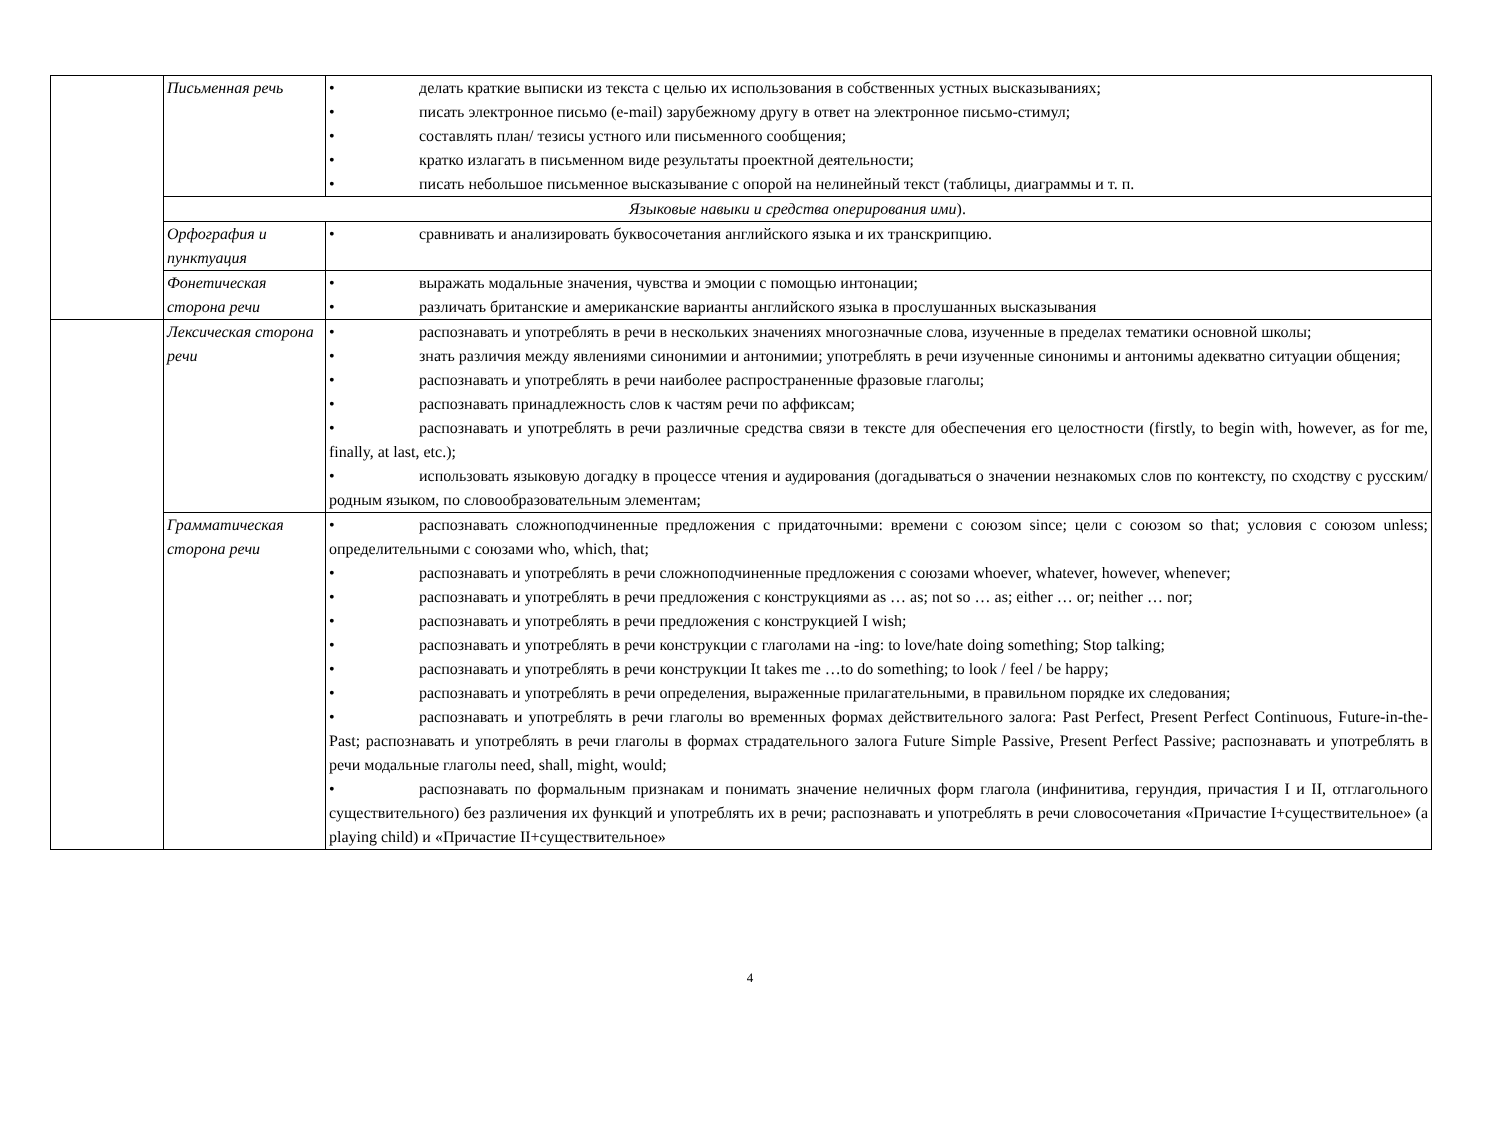| | Письменная речь | • делать краткие выписки из текста с целью их использования в собственных устных высказываниях; • писать электронное письмо (e-mail) зарубежному другу в ответ на электронное письмо-стимул; • составлять план/ тезисы устного или письменного сообщения; • кратко излагать в письменном виде результаты проектной деятельности; • писать небольшое письменное высказывание с опорой на нелинейный текст (таблицы, диаграммы и т. п. |
| | Языковые навыки и средства оперирования ими ). | |
| | Орфография и пунктуация | • сравнивать и анализировать буквосочетания английского языка и их транскрипцию. |
| | Фонетическая сторона речи | • выражать модальные значения, чувства и эмоции с помощью интонации; • различать британские и американские варианты английского языка в прослушанных высказывания |
| | Лексическая сторона речи | • распознавать и употреблять в речи в нескольких значениях многозначные слова, изученные в пределах тематики основной школы; • знать различия между явлениями синонимии и антонимии; употреблять в речи изученные синонимы и антонимы адекватно ситуации общения; • распознавать и употреблять в речи наиболее распространенные фразовые глаголы; • распознавать принадлежность слов к частям речи по аффиксам; • распознавать и употреблять в речи различные средства связи в тексте для обеспечения его целостности (firstly, to begin with, however, as for me, finally, at last, etc.); • использовать языковую догадку в процессе чтения и аудирования (догадываться о значении незнакомых слов по контексту, по сходству с русским/ родным языком, по словообразовательным элементам; |
| | Грамматическая сторона речи | • распознавать сложноподчиненные предложения с придаточными: времени с союзом since; цели с союзом so that; условия с союзом unless; определительными с союзами who, which, that; • распознавать и употреблять в речи сложноподчиненные предложения с союзами whoever, whatever, however, whenever; • распознавать и употреблять в речи предложения с конструкциями as … as; not so … as; either … or; neither … nor; • распознавать и употреблять в речи предложения с конструкцией I wish; • распознавать и употреблять в речи конструкции с глаголами на -ing: to love/hate doing something; Stop talking; • распознавать и употреблять в речи конструкции It takes me …to do something; to look / feel / be happy; • распознавать и употреблять в речи определения, выраженные прилагательными, в правильном порядке их следования; • распознавать и употреблять в речи глаголы во временных формах действительного залога: Past Perfect, Present Perfect Continuous, Future-in-the-Past; распознавать и употреблять в речи глаголы в формах страдательного залога Future Simple Passive, Present Perfect Passive; распознавать и употреблять в речи модальные глаголы need, shall, might, would; • распознавать по формальным признакам и понимать значение неличных форм глагола (инфинитива, герундия, причастия I и II, отглагольного существительного) без различения их функций и употреблять их в речи; распознавать и употреблять в речи словосочетания «Причастие I+существительное» (a playing child) и «Причастие II+существительное» |
4